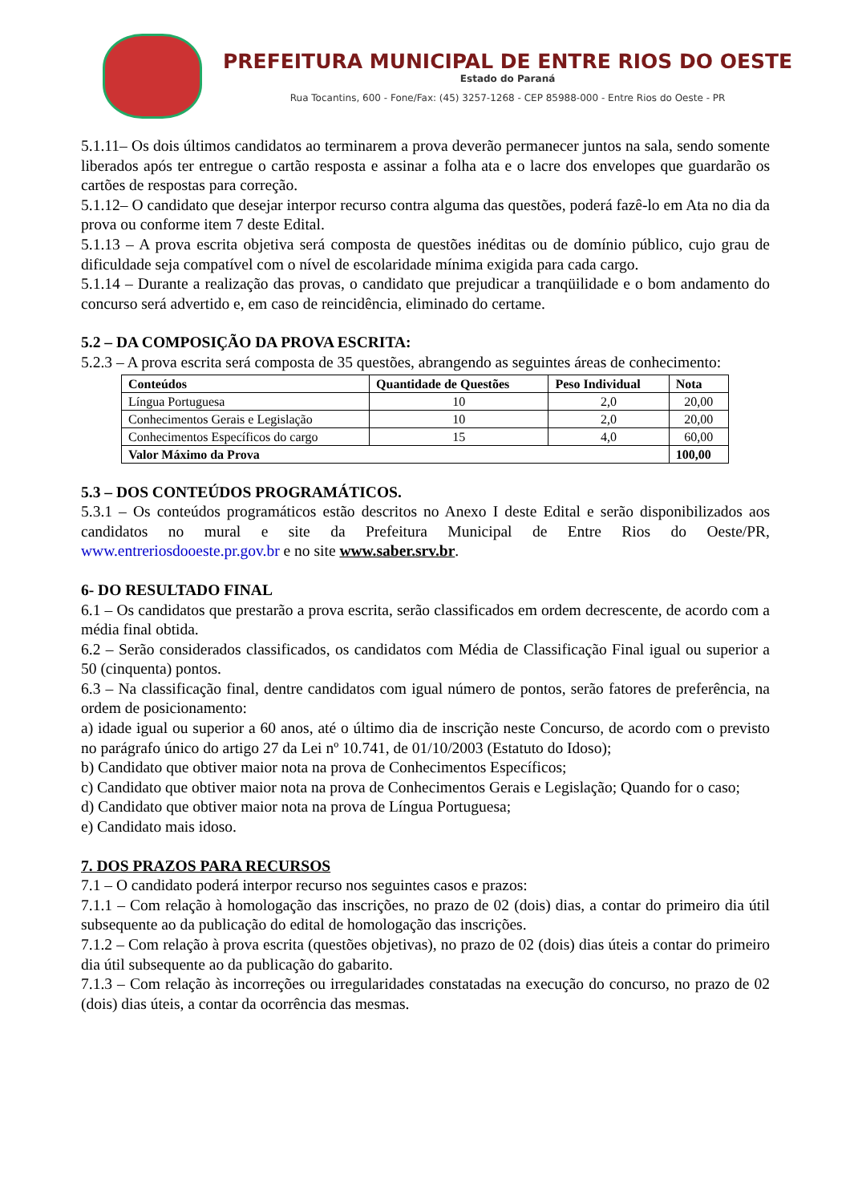PREFEITURA MUNICIPAL DE ENTRE RIOS DO OESTE
Estado do Paraná
Rua Tocantins, 600 - Fone/Fax: (45) 3257-1268 - CEP 85988-000 - Entre Rios do Oeste - PR
5.1.11– Os dois últimos candidatos ao terminarem a prova deverão permanecer juntos na sala, sendo somente liberados após ter entregue o cartão resposta e assinar a folha ata e o lacre dos envelopes que guardarão os cartões de respostas para correção.
5.1.12– O candidato que desejar interpor recurso contra alguma das questões, poderá fazê-lo em Ata no dia da prova ou conforme item 7 deste Edital.
5.1.13 – A prova escrita objetiva será composta de questões inéditas ou de domínio público, cujo grau de dificuldade seja compatível com o nível de escolaridade mínima exigida para cada cargo.
5.1.14 – Durante a realização das provas, o candidato que prejudicar a tranqüilidade e o bom andamento do concurso será advertido e, em caso de reincidência, eliminado do certame.
5.2 – DA COMPOSIÇÃO DA PROVA ESCRITA:
5.2.3 – A prova escrita será composta de 35 questões, abrangendo as seguintes áreas de conhecimento:
| Conteúdos | Quantidade de Questões | Peso Individual | Nota |
| --- | --- | --- | --- |
| Língua Portuguesa | 10 | 2,0 | 20,00 |
| Conhecimentos Gerais e Legislação | 10 | 2,0 | 20,00 |
| Conhecimentos Específicos do cargo | 15 | 4,0 | 60,00 |
| Valor Máximo da Prova | | | 100,00 |
5.3 – DOS CONTEÚDOS PROGRAMÁTICOS.
5.3.1 – Os conteúdos programáticos estão descritos no Anexo I deste Edital e serão disponibilizados aos candidatos no mural e site da Prefeitura Municipal de Entre Rios do Oeste/PR, www.entreriosdooeste.pr.gov.br e no site www.saber.srv.br.
6- DO RESULTADO FINAL
6.1 – Os candidatos que prestarão a prova escrita, serão classificados em ordem decrescente, de acordo com a média final obtida.
6.2 – Serão considerados classificados, os candidatos com Média de Classificação Final igual ou superior a 50 (cinquenta) pontos.
6.3 – Na classificação final, dentre candidatos com igual número de pontos, serão fatores de preferência, na ordem de posicionamento:
a) idade igual ou superior a 60 anos, até o último dia de inscrição neste Concurso, de acordo com o previsto no parágrafo único do artigo 27 da Lei nº 10.741, de 01/10/2003 (Estatuto do Idoso);
b) Candidato que obtiver maior nota na prova de Conhecimentos Específicos;
c) Candidato que obtiver maior nota na prova de Conhecimentos Gerais e Legislação; Quando for o caso;
d) Candidato que obtiver maior nota na prova de Língua Portuguesa;
e) Candidato mais idoso.
7. DOS PRAZOS PARA RECURSOS
7.1 – O candidato poderá interpor recurso nos seguintes casos e prazos:
7.1.1 – Com relação à homologação das inscrições, no prazo de 02 (dois) dias, a contar do primeiro dia útil subsequente ao da publicação do edital de homologação das inscrições.
7.1.2 – Com relação à prova escrita (questões objetivas), no prazo de 02 (dois) dias úteis a contar do primeiro dia útil subsequente ao da publicação do gabarito.
7.1.3 – Com relação às incorreções ou irregularidades constatadas na execução do concurso, no prazo de 02 (dois) dias úteis, a contar da ocorrência das mesmas.